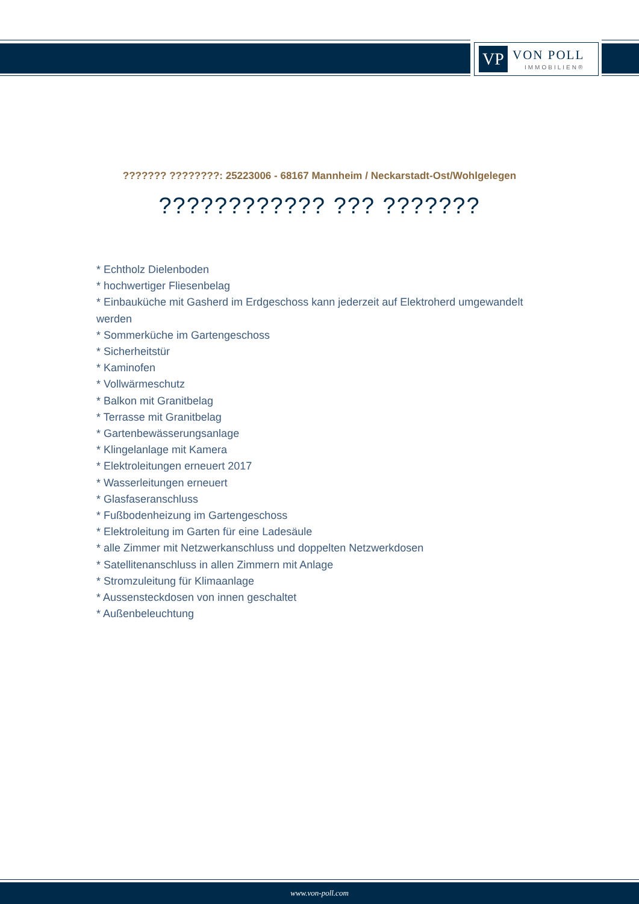VP VON POLL
IMMOBILIEN®
??????? ????????: 25223006 - 68167 Mannheim / Neckarstadt-Ost/Wohlgelegen
???????????? ??? ???????
* Echtholz Dielenboden
* hochwertiger Fliesenbelag
* Einbauküche mit Gasherd im Erdgeschoss kann jederzeit auf Elektroherd umgewandelt werden
* Sommerküche im Gartengeschoss
* Sicherheitstür
* Kaminofen
* Vollwärmeschutz
* Balkon mit Granitbelag
* Terrasse mit Granitbelag
* Gartenbewässerungsanlage
* Klingelanlage mit Kamera
* Elektroleitungen erneuert 2017
* Wasserleitungen erneuert
* Glasfaseranschluss
* Fußbodenheizung im Gartengeschoss
* Elektroleitung im Garten für eine Ladesäule
* alle Zimmer mit Netzwerkanschluss und doppelten Netzwerkdosen
* Satellitenanschluss in allen Zimmern mit Anlage
* Stromzuleitung für Klimaanlage
* Aussensteckdosen von innen geschaltet
* Außenbeleuchtung
www.von-poll.com